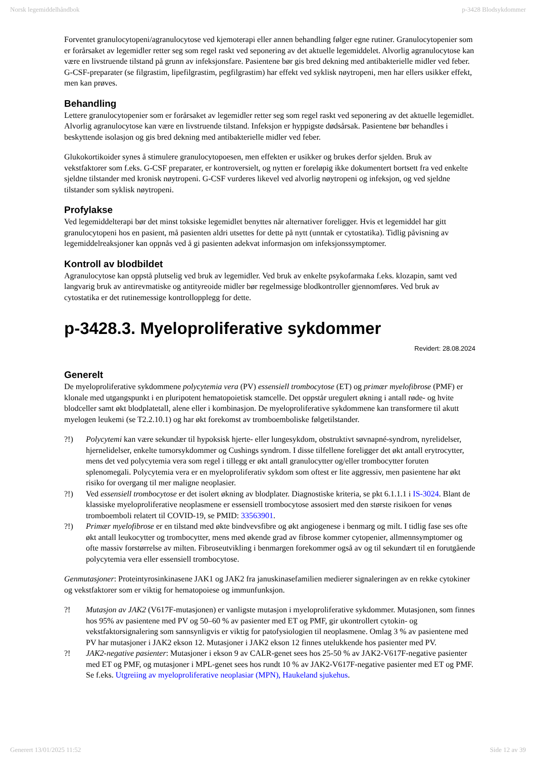Norsk legemiddelhåndbok p-3428 Blodsykdommer
Forventet granulocytopeni/agranulocytose ved kjemoterapi eller annen behandling følger egne rutiner. Granulocytopenier som er forårsaket av legemidler retter seg som regel raskt ved seponering av det aktuelle legemiddelet. Alvorlig agranulocytose kan være en livstruende tilstand på grunn av infeksjonsfare. Pasientene bør gis bred dekning med antibakterielle midler ved feber. G-CSF-preparater (se filgrastim, lipefilgrastim, pegfilgrastim) har effekt ved syklisk nøytropeni, men har ellers usikker effekt, men kan prøves.
Behandling
Lettere granulocytopenier som er forårsaket av legemidler retter seg som regel raskt ved seponering av det aktuelle legemidlet. Alvorlig agranulocytose kan være en livstruende tilstand. Infeksjon er hyppigste dødsårsak. Pasientene bør behandles i beskyttende isolasjon og gis bred dekning med antibakterielle midler ved feber.
Glukokortikoider synes å stimulere granulocytopoesen, men effekten er usikker og brukes derfor sjelden. Bruk av vekstfaktorer som f.eks. G-CSF preparater, er kontroversielt, og nytten er foreløpig ikke dokumentert bortsett fra ved enkelte sjeldne tilstander med kronisk nøytropeni. G-CSF vurderes likevel ved alvorlig nøytropeni og infeksjon, og ved sjeldne tilstander som syklisk nøytropeni.
Profylakse
Ved legemiddelterapi bør det minst toksiske legemidlet benyttes når alternativer foreligger. Hvis et legemiddel har gitt granulocytopeni hos en pasient, må pasienten aldri utsettes for dette på nytt (unntak er cytostatika). Tidlig påvisning av legemiddelreaksjoner kan oppnås ved å gi pasienten adekvat informasjon om infeksjonssymptomer.
Kontroll av blodbildet
Agranulocytose kan oppstå plutselig ved bruk av legemidler. Ved bruk av enkelte psykofarmaka f.eks. klozapin, samt ved langvarig bruk av antirevmatiske og antityreoide midler bør regelmessige blodkontroller gjennomføres. Ved bruk av cytostatika er det rutinemessige kontrollopplegg for dette.
p-3428.3. Myeloproliferative sykdommer
Revidert: 28.08.2024
Generelt
De myeloproliferative sykdommene polycytemia vera (PV) essensiell trombocytose (ET) og primær myelofibrose (PMF) er klonale med utgangspunkt i en pluripotent hematopoietisk stamcelle. Det oppstår uregulert økning i antall røde- og hvite blodceller samt økt blodplatetall, alene eller i kombinasjon. De myeloproliferative sykdommene kan transformere til akutt myelogen leukemi (se T2.2.10.1) og har økt forekomst av tromboemboliske følgetilstander.
?!) Polycytemi kan være sekundær til hypoksisk hjerte- eller lungesykdom, obstruktivt søvnapné-syndrom, nyrelidelser, hjernelidelser, enkelte tumorsykdommer og Cushings syndrom. I disse tilfellene foreligger det økt antall erytrocytter, mens det ved polycytemia vera som regel i tillegg er økt antall granulocytter og/eller trombocytter foruten splenomegali. Polycytemia vera er en myeloproliferativ sykdom som oftest er lite aggressiv, men pasientene har økt risiko for overgang til mer maligne neoplasier.
?!) Ved essensiell trombocytose er det isolert økning av blodplater. Diagnostiske kriteria, se pkt 6.1.1.1 i IS-3024. Blant de klassiske myeloproliferative neoplasmene er essensiell trombocytose assosiert med den største risikoen for venøs tromboemboli relatert til COVID-19, se PMID: 33563901.
?!) Primær myelofibrose er en tilstand med økte bindvevsfibre og økt angiogenese i benmarg og milt. I tidlig fase ses ofte økt antall leukocytter og trombocytter, mens med økende grad av fibrose kommer cytopenier, allmennsymptomer og ofte massiv forstørrelse av milten. Fibroseutvikling i benmargen forekommer også av og til sekundært til en forutgående polycytemia vera eller essensiell trombocytose.
Genmutasjoner: Proteintyrosinkinasene JAK1 og JAK2 fra januskinasefamilien medierer signaleringen av en rekke cytokiner og vekstfaktorer som er viktig for hematopoiese og immunfunksjon.
?! Mutasjon av JAK2 (V617F-mutasjonen) er vanligste mutasjon i myeloproliferative sykdommer. Mutasjonen, som finnes hos 95% av pasientene med PV og 50–60 % av pasienter med ET og PMF, gir ukontrollert cytokin- og vekstfaktorsignalering som sannsynligvis er viktig for patofysiologien til neoplasmene. Omlag 3 % av pasientene med PV har mutasjoner i JAK2 ekson 12. Mutasjoner i JAK2 ekson 12 finnes utelukkende hos pasienter med PV.
?! JAK2-negative pasienter: Mutasjoner i ekson 9 av CALR-genet sees hos 25-50 % av JAK2-V617F-negative pasienter med ET og PMF, og mutasjoner i MPL-genet sees hos rundt 10 % av JAK2-V617F-negative pasienter med ET og PMF. Se f.eks. Utgreiing av myeloproliferative neoplasiar (MPN), Haukeland sjukehus.
Generert 13/01/2025 11:52 Side 12 av 39